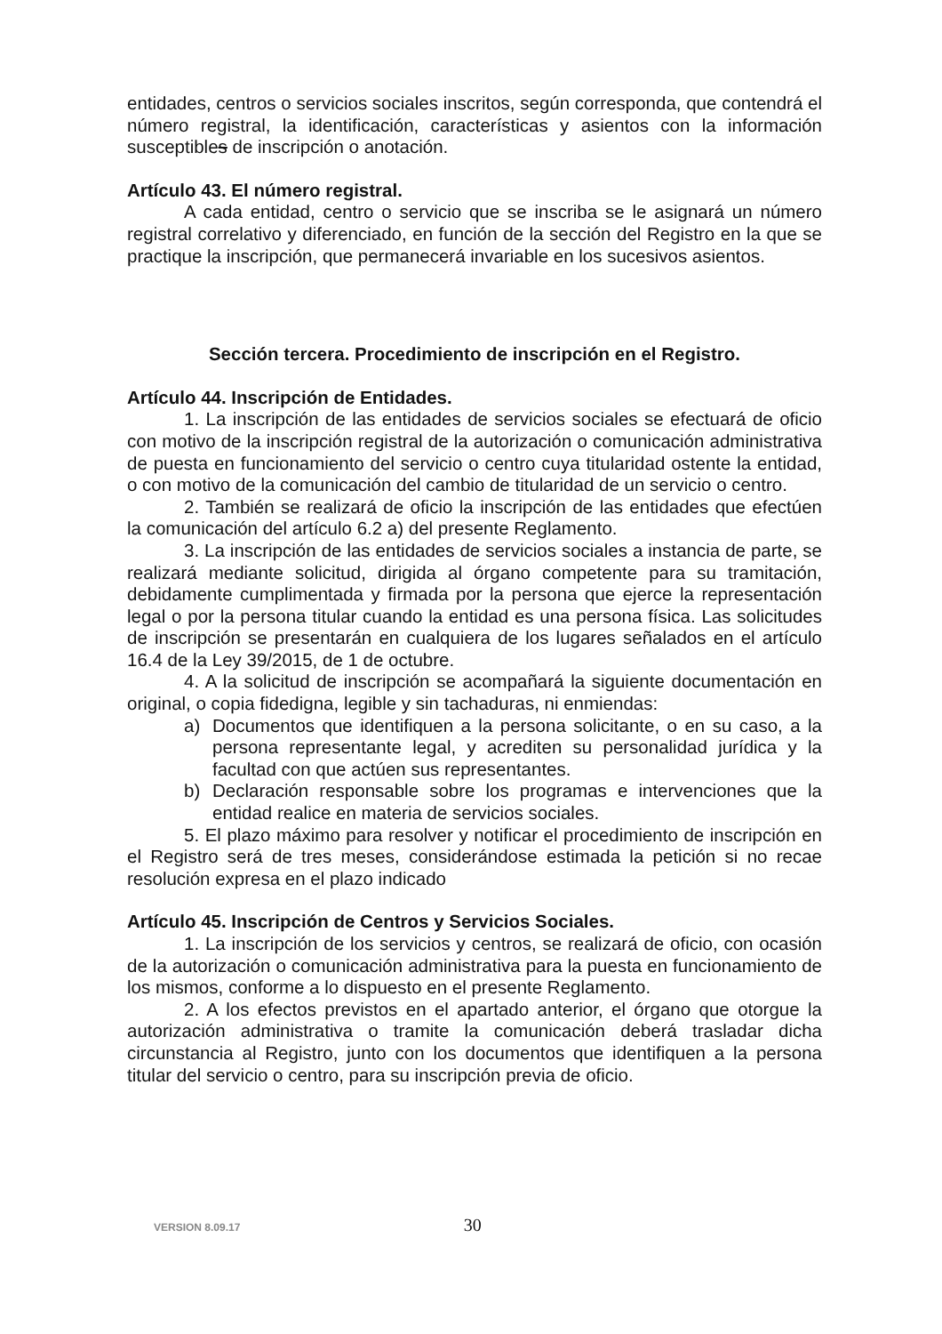entidades, centros o servicios sociales inscritos, según corresponda, que contendrá el número registral, la identificación, características y asientos con la información susceptibles de inscripción o anotación.
Artículo 43. El número registral.
A cada entidad, centro o servicio que se inscriba se le asignará un número registral correlativo y diferenciado, en función de la sección del Registro en la que se practique la inscripción, que permanecerá invariable en los sucesivos asientos.
Sección tercera. Procedimiento de inscripción en el Registro.
Artículo 44. Inscripción de Entidades.
1. La inscripción de las entidades de servicios sociales se efectuará de oficio con motivo de la inscripción registral de la autorización o comunicación administrativa de puesta en funcionamiento del servicio o centro cuya titularidad ostente la entidad, o con motivo de la comunicación del cambio de titularidad de un servicio o centro.
2. También se realizará de oficio la inscripción de las entidades que efectúen la comunicación del artículo 6.2 a) del presente Reglamento.
3. La inscripción de las entidades de servicios sociales a instancia de parte, se realizará mediante solicitud, dirigida al órgano competente para su tramitación, debidamente cumplimentada y firmada por la persona que ejerce la representación legal o por la persona titular cuando la entidad es una persona física. Las solicitudes de inscripción se presentarán en cualquiera de los lugares señalados en el artículo 16.4 de la Ley 39/2015, de 1 de octubre.
4. A la solicitud de inscripción se acompañará la siguiente documentación en original, o copia fidedigna, legible y sin tachaduras, ni enmiendas:
a) Documentos que identifiquen a la persona solicitante, o en su caso, a la persona representante legal, y acrediten su personalidad jurídica y la facultad con que actúen sus representantes.
b) Declaración responsable sobre los programas e intervenciones que la entidad realice en materia de servicios sociales.
5. El plazo máximo para resolver y notificar el procedimiento de inscripción en el Registro será de tres meses, considerándose estimada la petición si no recae resolución expresa en el plazo indicado
Artículo 45. Inscripción de Centros y Servicios Sociales.
1. La inscripción de los servicios y centros, se realizará de oficio, con ocasión de la autorización o comunicación administrativa para la puesta en funcionamiento de los mismos, conforme a lo dispuesto en el presente Reglamento.
2. A los efectos previstos en el apartado anterior, el órgano que otorgue la autorización administrativa o tramite la comunicación deberá trasladar dicha circunstancia al Registro, junto con los documentos que identifiquen a la persona titular del servicio o centro, para su inscripción previa de oficio.
VERSION 8.09.17 30